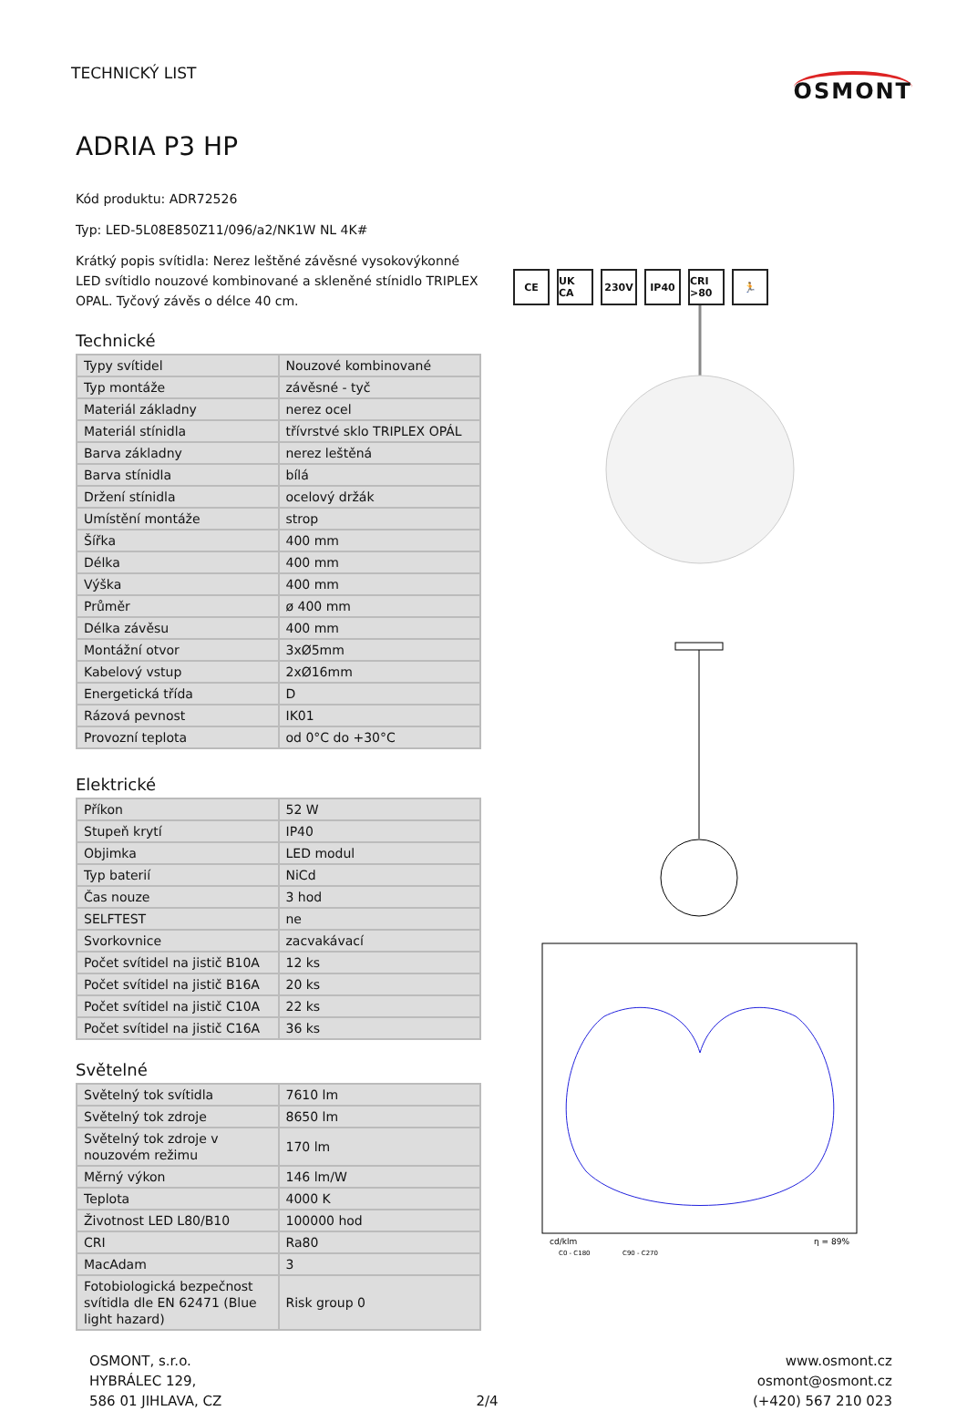TECHNICKÝ LIST
OSMONT
ADRIA P3 HP
Kód produktu: ADR72526
Typ: LED-5L08E850Z11/096/a2/NK1W NL 4K#
Krátký popis svítidla: Nerez leštěné závěsné vysokovýkonné LED svítidlo nouzové kombinované a skleněné stínidlo TRIPLEX OPAL. Tyčový závěs o délce 40 cm.
Technické
| Typy svítidel | Nouzové kombinované |
| Typ montáže | závěsné - tyč |
| Materiál základny | nerez ocel |
| Materiál stínidla | třívrstvé sklo TRIPLEX OPÁL |
| Barva základny | nerez leštěná |
| Barva stínidla | bílá |
| Držení stínidla | ocelový držák |
| Umístění montáže | strop |
| Šířka | 400 mm |
| Délka | 400 mm |
| Výška | 400 mm |
| Průměr | ø 400 mm |
| Délka závěsu | 400 mm |
| Montážní otvor | 3xØ5mm |
| Kabelový vstup | 2xØ16mm |
| Energetická třída | D |
| Rázová pevnost | IK01 |
| Provozní teplota | od 0°C do +30°C |
Elektrické
| Příkon | 52 W |
| Stupeň krytí | IP40 |
| Objimka | LED modul |
| Typ baterií | NiCd |
| Čas nouze | 3 hod |
| SELFTEST | ne |
| Svorkovnice | zacvakávací |
| Počet svítidel na jistič B10A | 12 ks |
| Počet svítidel na jistič B16A | 20 ks |
| Počet svítidel na jistič C10A | 22 ks |
| Počet svítidel na jistič C16A | 36 ks |
Světelné
| Světelný tok svítidla | 7610 lm |
| Světelný tok zdroje | 8650 lm |
| Světelný tok zdroje v nouzovém režimu | 170 lm |
| Měrný výkon | 146 lm/W |
| Teplota | 4000 K |
| Životnost LED L80/B10 | 100000 hod |
| CRI | Ra80 |
| MacAdam | 3 |
| Fotobiologická bezpečnost svítidla dle EN 62471 (Blue light hazard) | Risk group 0 |
CE UK CA 230V IP40 CRI >80 🏃
cd/klm
η = 89%
C0 - C180
C90 - C270
OSMONT, s.r.o.
HYBRÁLEC 129,
586 01 JIHLAVA, CZ
2/4 www.osmont.cz
osmont@osmont.cz
(+420) 567 210 023